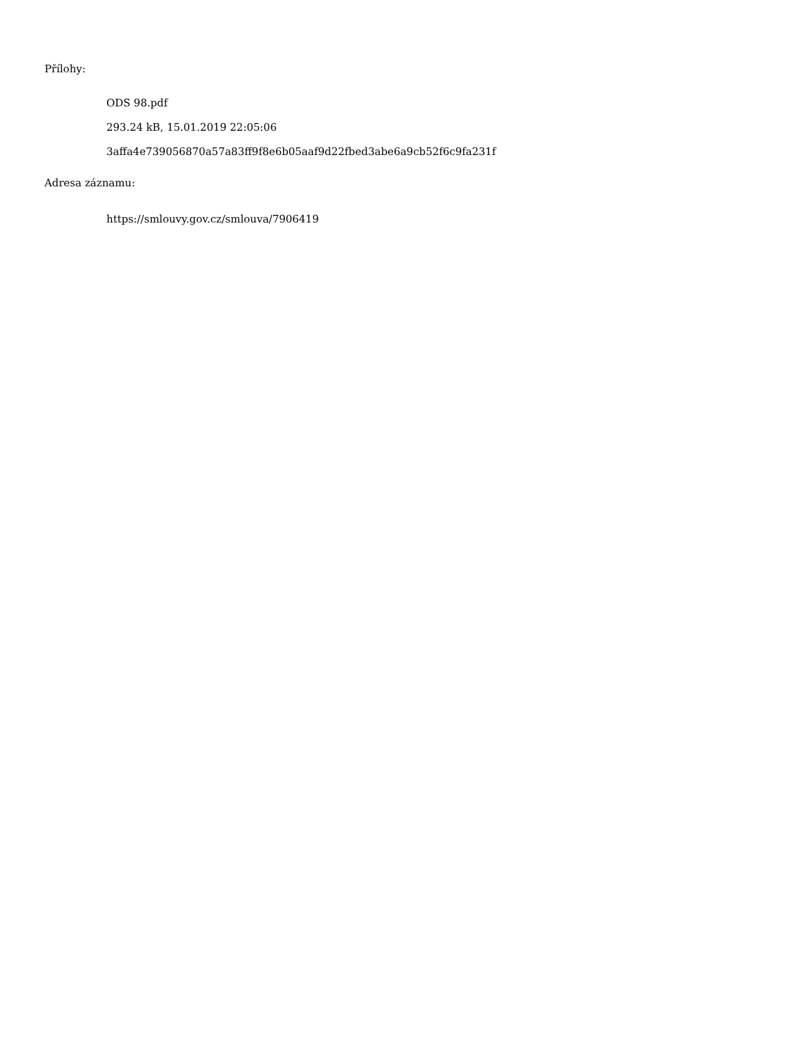Přílohy:
ODS 98.pdf
293.24 kB, 15.01.2019 22:05:06
3affa4e739056870a57a83ff9f8e6b05aaf9d22fbed3abe6a9cb52f6c9fa231f
Adresa záznamu:
https://smlouvy.gov.cz/smlouva/7906419